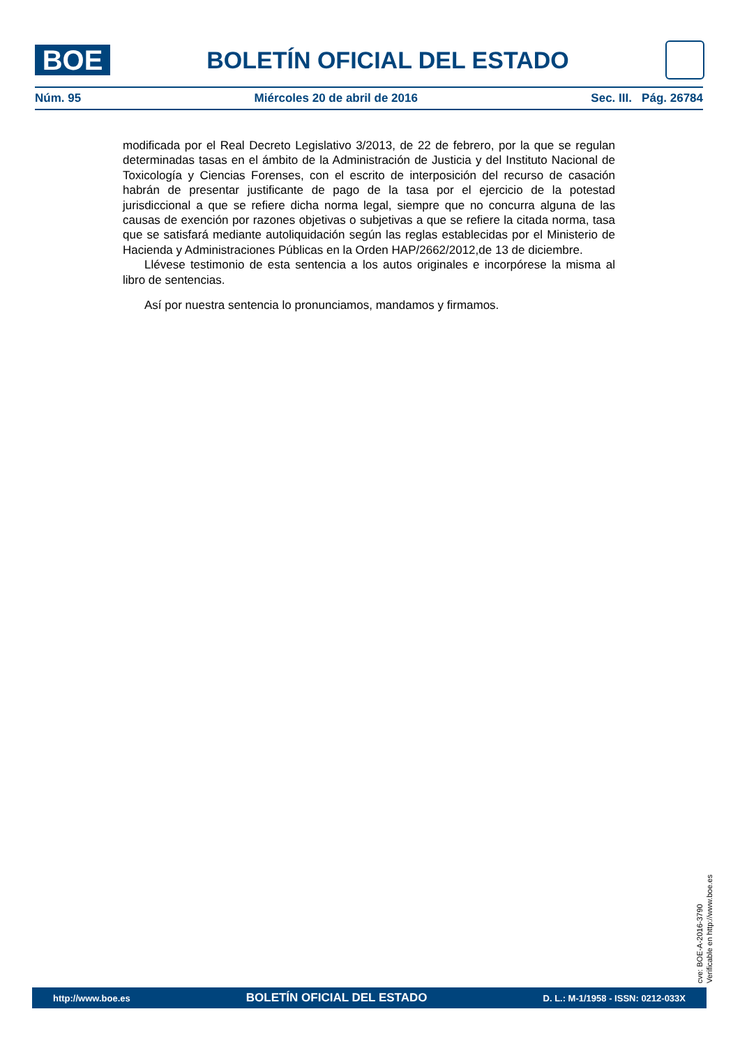BOE
BOLETÍN OFICIAL DEL ESTADO
Núm. 95 Miércoles 20 de abril de 2016 Sec. III. Pág. 26784
modificada por el Real Decreto Legislativo 3/2013, de 22 de febrero, por la que se regulan determinadas tasas en el ámbito de la Administración de Justicia y del Instituto Nacional de Toxicología y Ciencias Forenses, con el escrito de interposición del recurso de casación habrán de presentar justificante de pago de la tasa por el ejercicio de la potestad jurisdiccional a que se refiere dicha norma legal, siempre que no concurra alguna de las causas de exención por razones objetivas o subjetivas a que se refiere la citada norma, tasa que se satisfará mediante autoliquidación según las reglas establecidas por el Ministerio de Hacienda y Administraciones Públicas en la Orden HAP/2662/2012,de 13 de diciembre.
Llévese testimonio de esta sentencia a los autos originales e incorpórese la misma al libro de sentencias.
Así por nuestra sentencia lo pronunciamos, mandamos y firmamos.
cve: BOE-A-2016-3790
Verificable en http://www.boe.es
http://www.boe.es BOLETÍN OFICIAL DEL ESTADO D. L.: M-1/1958 - ISSN: 0212-033X